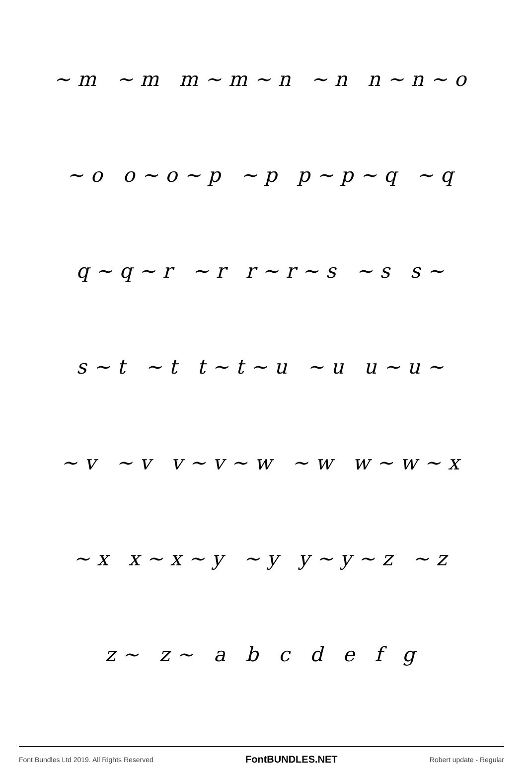~m ~m m~m~n ~n n~n~o
~o o~o~p ~p p~p~q ~q
q~q~r ~r r~r~s ~s s~
s~t ~t t~t~u ~u u~u~
~v ~v v~v~w ~w w~w~x
~x x~x~y ~y y~y~z ~z
z~ z~ a b c d e f g
Font Bundles Ltd 2019. All Rights Reserved FontBUNDLES.NET Robert update - Regular